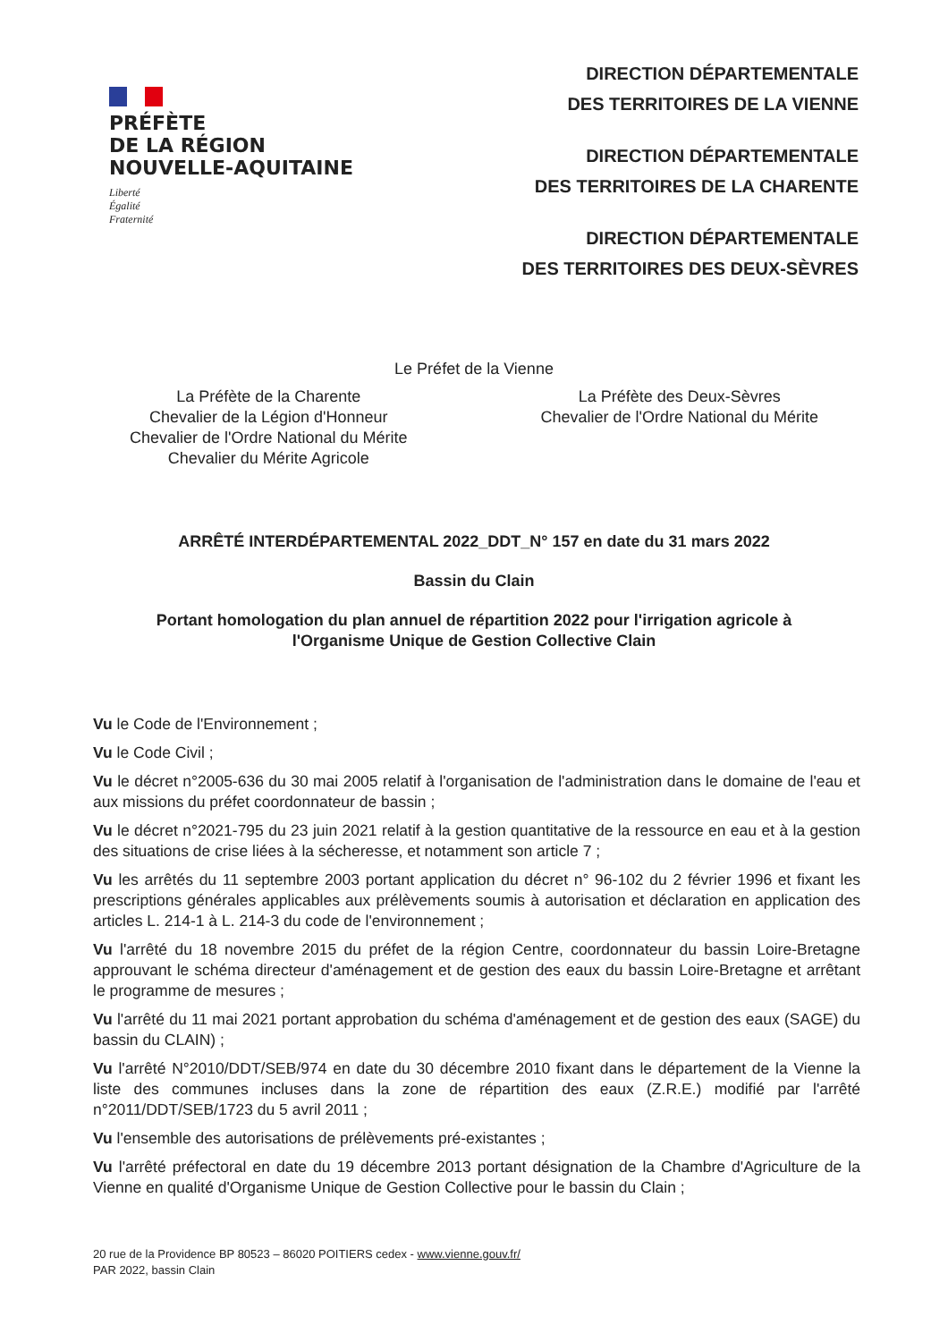PRÉFÈTE
DE LA RÉGION
NOUVELLE-AQUITAINE
Liberté
Égalité
Fraternité
DIRECTION DÉPARTEMENTALE
DES TERRITOIRES DE LA VIENNE
DIRECTION DÉPARTEMENTALE
DES TERRITOIRES DE LA CHARENTE
DIRECTION DÉPARTEMENTALE
DES TERRITOIRES DES DEUX-SÈVRES
Le Préfet de la Vienne
La Préfète de la Charente
Chevalier de la Légion d'Honneur
Chevalier de l'Ordre National du Mérite
Chevalier du Mérite Agricole
La Préfète des Deux-Sèvres
Chevalier de l'Ordre National du Mérite
ARRÊTÉ INTERDÉPARTEMENTAL 2022_DDT_N° 157 en date du 31 mars 2022
Bassin du Clain
Portant homologation du plan annuel de répartition 2022 pour l'irrigation agricole à
l'Organisme Unique de Gestion Collective Clain
Vu le Code de l'Environnement ;
Vu le Code Civil ;
Vu le décret n°2005-636 du 30 mai 2005 relatif à l'organisation de l'administration dans le domaine de l'eau et aux missions du préfet coordonnateur de bassin ;
Vu le décret n°2021-795 du 23 juin 2021 relatif à la gestion quantitative de la ressource en eau et à la gestion des situations de crise liées à la sécheresse, et notamment son article 7 ;
Vu les arrêtés du 11 septembre 2003 portant application du décret n° 96-102 du 2 février 1996 et fixant les prescriptions générales applicables aux prélèvements soumis à autorisation et déclaration en application des articles L. 214-1 à L. 214-3 du code de l'environnement ;
Vu l'arrêté du 18 novembre 2015 du préfet de la région Centre, coordonnateur du bassin Loire-Bretagne approuvant le schéma directeur d'aménagement et de gestion des eaux du bassin Loire-Bretagne et arrêtant le programme de mesures ;
Vu l'arrêté du 11 mai 2021 portant approbation du schéma d'aménagement et de gestion des eaux (SAGE) du bassin du CLAIN) ;
Vu l'arrêté N°2010/DDT/SEB/974 en date du 30 décembre 2010 fixant dans le département de la Vienne la liste des communes incluses dans la zone de répartition des eaux (Z.R.E.) modifié par l'arrêté n°2011/DDT/SEB/1723 du 5 avril 2011 ;
Vu l'ensemble des autorisations de prélèvements pré-existantes ;
Vu l'arrêté préfectoral en date du 19 décembre 2013 portant désignation de la Chambre d'Agriculture de la Vienne en qualité d'Organisme Unique de Gestion Collective pour le bassin du Clain ;
20 rue de la Providence BP 80523 – 86020 POITIERS cedex - www.vienne.gouv.fr/
PAR 2022, bassin Clain